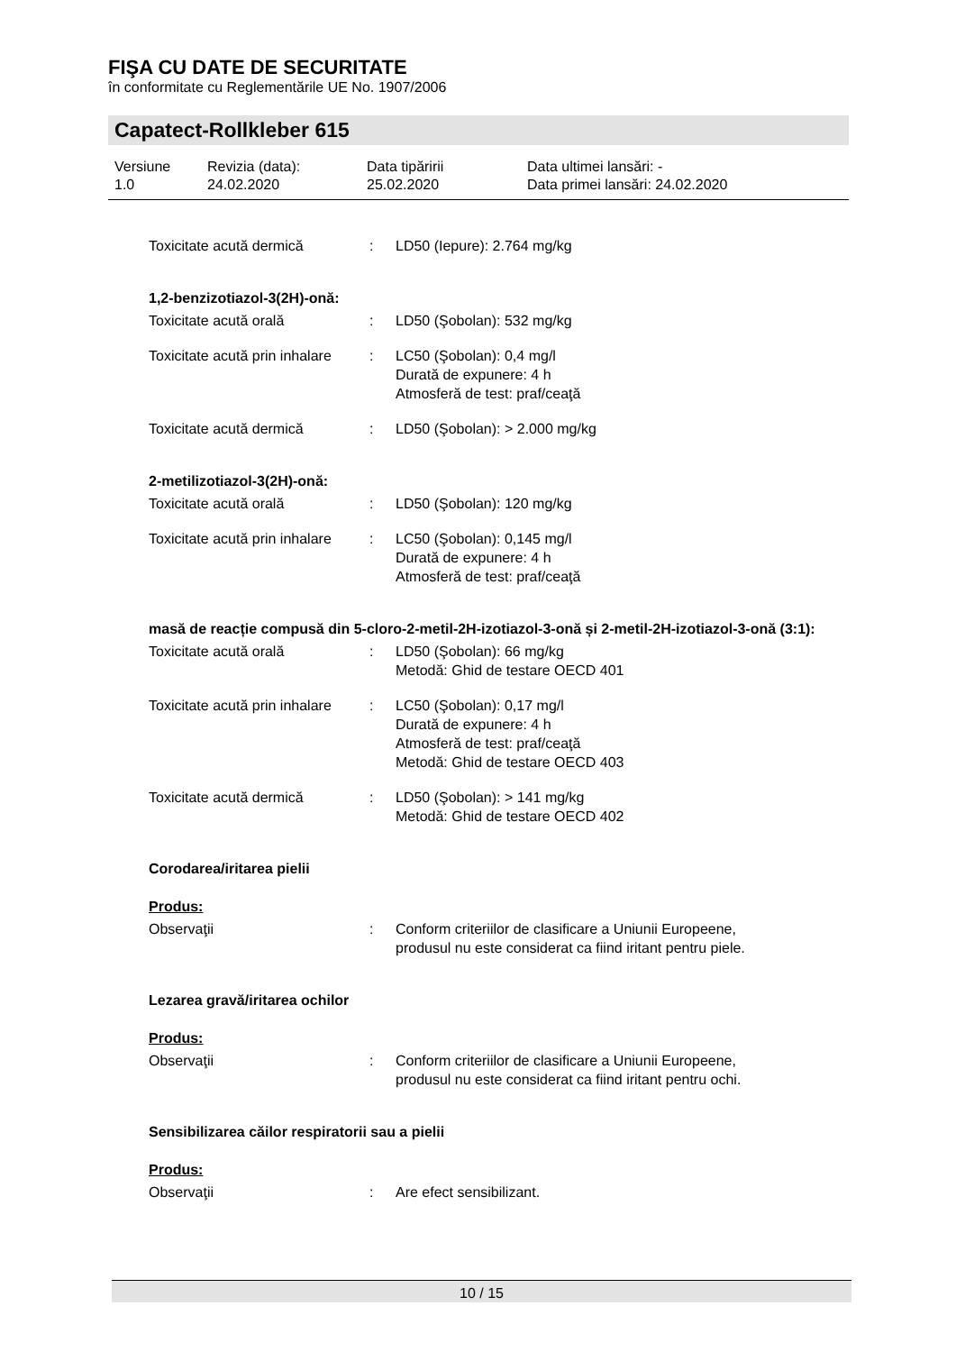FIŞA CU DATE DE SECURITATE
în conformitate cu Reglementările UE No. 1907/2006
Capatect-Rollkleber 615
Versiune
1.0
Revizia (data):
24.02.2020
Data tipăririi
25.02.2020
Data ultimei lansări: -
Data primei lansări: 24.02.2020
Toxicitate acută dermică : LD50 (Iepure): 2.764 mg/kg
1,2-benzizotiazol-3(2H)-onă:
Toxicitate acută orală : LD50 (Şobolan): 532 mg/kg
Toxicitate acută prin inhalare
: LC50 (Şobolan): 0,4 mg/l
Durată de expunere: 4 h
Atmosferă de test: praf/ceaţă
Toxicitate acută dermică : LD50 (Şobolan): > 2.000 mg/kg
2-metilizotiazol-3(2H)-onă:
Toxicitate acută orală : LD50 (Şobolan): 120 mg/kg
Toxicitate acută prin inhalare
: LC50 (Şobolan): 0,145 mg/l
Durată de expunere: 4 h
Atmosferă de test: praf/ceaţă
masă de reacție compusă din 5-cloro-2-metil-2H-izotiazol-3-onă și 2-metil-2H-izotiazol-3-onă (3:1):
Toxicitate acută orală : LD50 (Şobolan): 66 mg/kg
Metodă: Ghid de testare OECD 401
Toxicitate acută prin inhalare
: LC50 (Şobolan): 0,17 mg/l
Durată de expunere: 4 h
Atmosferă de test: praf/ceaţă
Metodă: Ghid de testare OECD 403
Toxicitate acută dermică : LD50 (Şobolan): > 141 mg/kg
Metodă: Ghid de testare OECD 402
Corodarea/iritarea pielii
Produs:
Observaţii : Conform criteriilor de clasificare a Uniunii Europeene,
produsul nu este considerat ca fiind iritant pentru piele.
Lezarea gravă/iritarea ochilor
Produs:
Observaţii : Conform criteriilor de clasificare a Uniunii Europeene,
produsul nu este considerat ca fiind iritant pentru ochi.
Sensibilizarea căilor respiratorii sau a pielii
Produs:
Observaţii : Are efect sensibilizant.
10 / 15